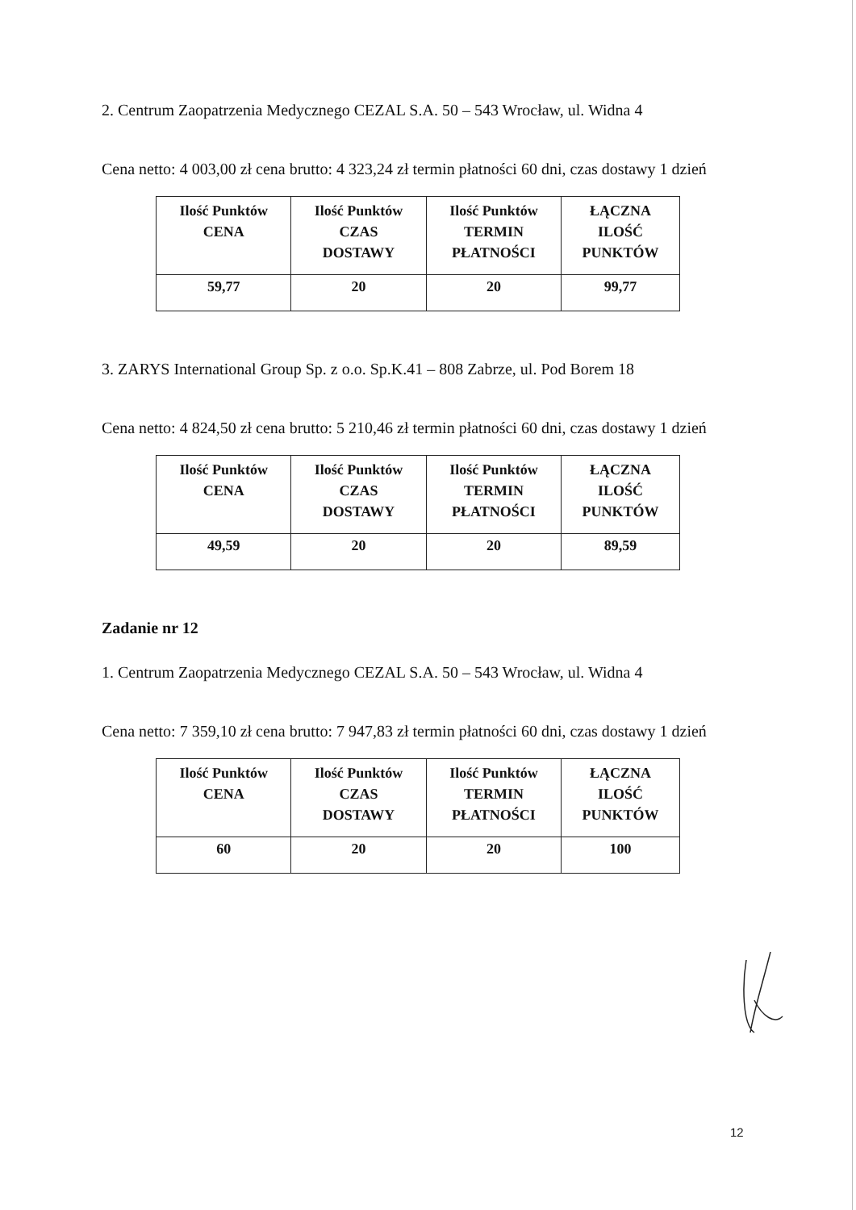2. Centrum Zaopatrzenia Medycznego CEZAL S.A. 50 – 543 Wrocław, ul. Widna 4
Cena netto: 4 003,00 zł cena brutto: 4 323,24 zł termin płatności 60 dni, czas dostawy 1 dzień
| Ilość Punktów CENA | Ilość Punktów CZAS DOSTAWY | Ilość Punktów TERMIN PŁATNOŚCI | ŁĄCZNA ILOŚĆ PUNKTÓW |
| --- | --- | --- | --- |
| 59,77 | 20 | 20 | 99,77 |
3. ZARYS International Group Sp. z o.o. Sp.K.41 – 808 Zabrze, ul. Pod Borem 18
Cena netto: 4 824,50 zł cena brutto: 5 210,46 zł termin płatności 60 dni, czas dostawy 1 dzień
| Ilość Punktów CENA | Ilość Punktów CZAS DOSTAWY | Ilość Punktów TERMIN PŁATNOŚCI | ŁĄCZNA ILOŚĆ PUNKTÓW |
| --- | --- | --- | --- |
| 49,59 | 20 | 20 | 89,59 |
Zadanie nr 12
1. Centrum Zaopatrzenia Medycznego CEZAL S.A. 50 – 543 Wrocław, ul. Widna 4
Cena netto: 7 359,10 zł cena brutto: 7 947,83 zł termin płatności 60 dni, czas dostawy 1 dzień
| Ilość Punktów CENA | Ilość Punktów CZAS DOSTAWY | Ilość Punktów TERMIN PŁATNOŚCI | ŁĄCZNA ILOŚĆ PUNKTÓW |
| --- | --- | --- | --- |
| 60 | 20 | 20 | 100 |
12